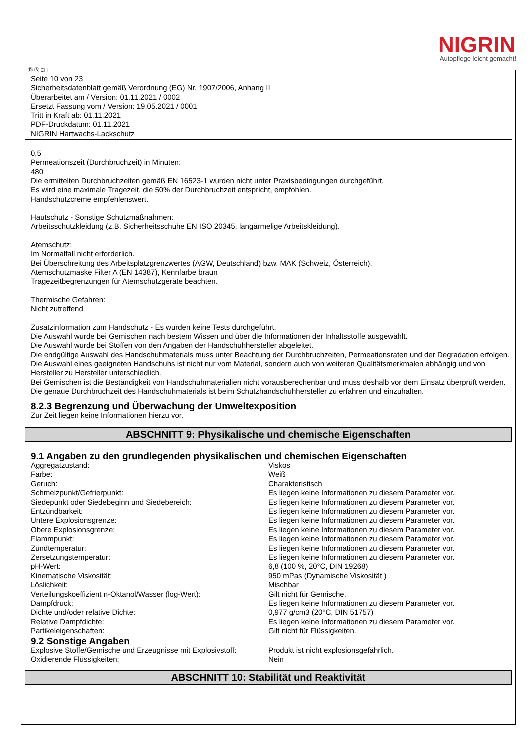Ⓓ Ⓐ CH
NIGRIN
Autopflege leicht gemacht!
Seite 10 von 23
Sicherheitsdatenblatt gemäß Verordnung (EG) Nr. 1907/2006, Anhang II
Überarbeitet am / Version: 01.11.2021 / 0002
Ersetzt Fassung vom / Version: 19.05.2021 / 0001
Tritt in Kraft ab: 01.11.2021
PDF-Druckdatum: 01.11.2021
NIGRIN Hartwachs-Lackschutz
0,5
Permeationszeit (Durchbruchzeit) in Minuten:
480
Die ermittelten Durchbruchzeiten gemäß EN 16523-1 wurden nicht unter Praxisbedingungen durchgeführt.
Es wird eine maximale Tragezeit, die 50% der Durchbruchzeit entspricht, empfohlen.
Handschutzcreme empfehlenswert.
Hautschutz - Sonstige Schutzmaßnahmen:
Arbeitsschutzkleidung (z.B. Sicherheitsschuhe EN ISO 20345, langärmelige Arbeitskleidung).
Atemschutz:
Im Normalfall nicht erforderlich.
Bei Überschreitung des Arbeitsplatzgrenzwertes (AGW, Deutschland) bzw. MAK (Schweiz, Österreich).
Atemschutzmaske Filter A (EN 14387), Kennfarbe braun
Tragezeitbegrenzungen für Atemschutzgeräte beachten.
Thermische Gefahren:
Nicht zutreffend
Zusatzinformation zum Handschutz - Es wurden keine Tests durchgeführt.
Die Auswahl wurde bei Gemischen nach bestem Wissen und über die Informationen der Inhaltsstoffe ausgewählt.
Die Auswahl wurde bei Stoffen von den Angaben der Handschuhhersteller abgeleitet.
Die endgültige Auswahl des Handschuhmaterials muss unter Beachtung der Durchbruchzeiten, Permeationsraten und der Degradation erfolgen.
Die Auswahl eines geeigneten Handschuhs ist nicht nur vom Material, sondern auch von weiteren Qualitätsmerkmalen abhängig und von Hersteller zu Hersteller unterschiedlich.
Bei Gemischen ist die Beständigkeit von Handschuhmaterialien nicht vorausberechenbar und muss deshalb vor dem Einsatz überprüft werden.
Die genaue Durchbruchzeit des Handschuhmaterials ist beim Schutzhandschuhhersteller zu erfahren und einzuhalten.
8.2.3 Begrenzung und Überwachung der Umweltexposition
Zur Zeit liegen keine Informationen hierzu vor.
ABSCHNITT 9: Physikalische und chemische Eigenschaften
9.1 Angaben zu den grundlegenden physikalischen und chemischen Eigenschaften
| Aggregatzustand: | Viskos |
| Farbe: | Weiß |
| Geruch: | Charakteristisch |
| Schmelzpunkt/Gefrierpunkt: | Es liegen keine Informationen zu diesem Parameter vor. |
| Siedepunkt oder Siedebeginn und Siedebereich: | Es liegen keine Informationen zu diesem Parameter vor. |
| Entzündbarkeit: | Es liegen keine Informationen zu diesem Parameter vor. |
| Untere Explosionsgrenze: | Es liegen keine Informationen zu diesem Parameter vor. |
| Obere Explosionsgrenze: | Es liegen keine Informationen zu diesem Parameter vor. |
| Flammpunkt: | Es liegen keine Informationen zu diesem Parameter vor. |
| Zündtemperatur: | Es liegen keine Informationen zu diesem Parameter vor. |
| Zersetzungstemperatur: | Es liegen keine Informationen zu diesem Parameter vor. |
| pH-Wert: | 6,8 (100 %, 20°C, DIN 19268) |
| Kinematische Viskosität: | 950 mPas (Dynamische Viskosität ) |
| Löslichkeit: | Mischbar |
| Verteilungskoeffizient n-Oktanol/Wasser (log-Wert): | Gilt nicht für Gemische. |
| Dampfdruck: | Es liegen keine Informationen zu diesem Parameter vor. |
| Dichte und/oder relative Dichte: | 0,977 g/cm3 (20°C, DIN 51757) |
| Relative Dampfdichte: | Es liegen keine Informationen zu diesem Parameter vor. |
| Partikeleigenschaften: | Gilt nicht für Flüssigkeiten. |
9.2 Sonstige Angaben
| Explosive Stoffe/Gemische und Erzeugnisse mit Explosivstoff: | Produkt ist nicht explosionsgefährlich. |
| Oxidierende Flüssigkeiten: | Nein |
ABSCHNITT 10: Stabilität und Reaktivität